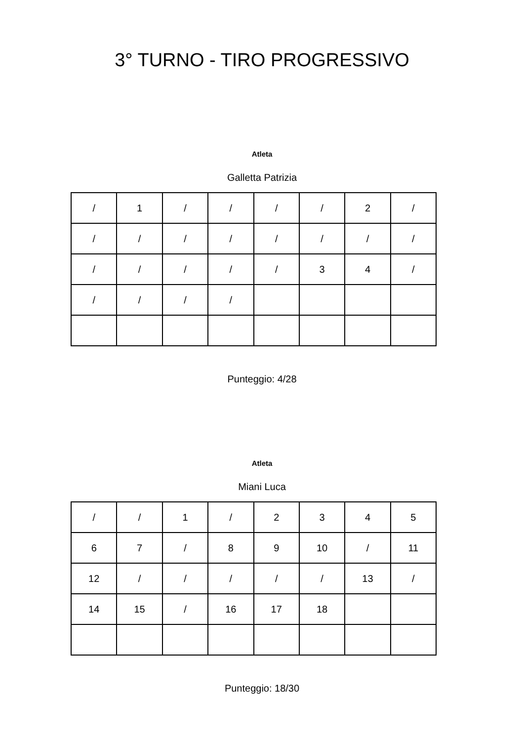3° TURNO - TIRO PROGRESSIVO
Atleta
Galletta Patrizia
| / | 1 | / | / | / | / | 2 | / |
| / | / | / | / | / | / | / | / |
| / | / | / | / | / | 3 | 4 | / |
| / | / | / | / | | | | |
Punteggio: 4/28
Atleta
Miani Luca
| / | / | 1 | / | 2 | 3 | 4 | 5 |
| 6 | 7 | / | 8 | 9 | 10 | / | 11 |
| 12 | / | / | / | / | / | 13 | / |
| 14 | 15 | / | 16 | 17 | 18 | | |
Punteggio: 18/30